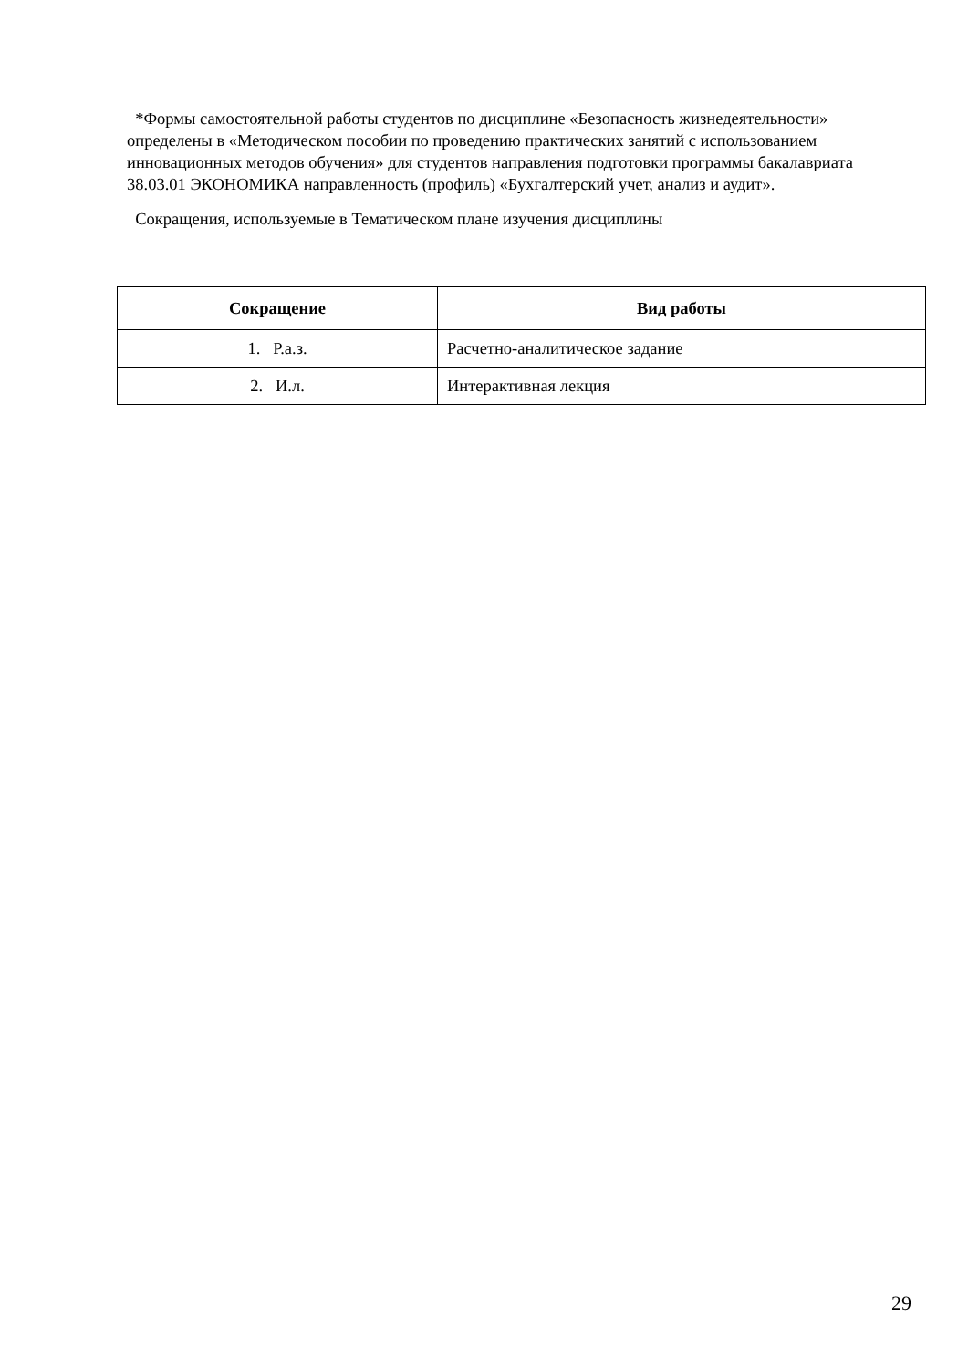*Формы самостоятельной работы студентов по дисциплине «Безопасность жизнедеятельности» определены в «Методическом пособии по проведению практических занятий с использованием инновационных методов обучения» для студентов направления подготовки программы бакалавриата 38.03.01 ЭКОНОМИКА направленность (профиль) «Бухгалтерский учет, анализ и аудит».
Сокращения, используемые в Тематическом плане изучения дисциплины
| Сокращение | Вид работы |
| --- | --- |
| 1. Р.а.з. | Расчетно-аналитическое задание |
| 2. И.л. | Интерактивная лекция |
29